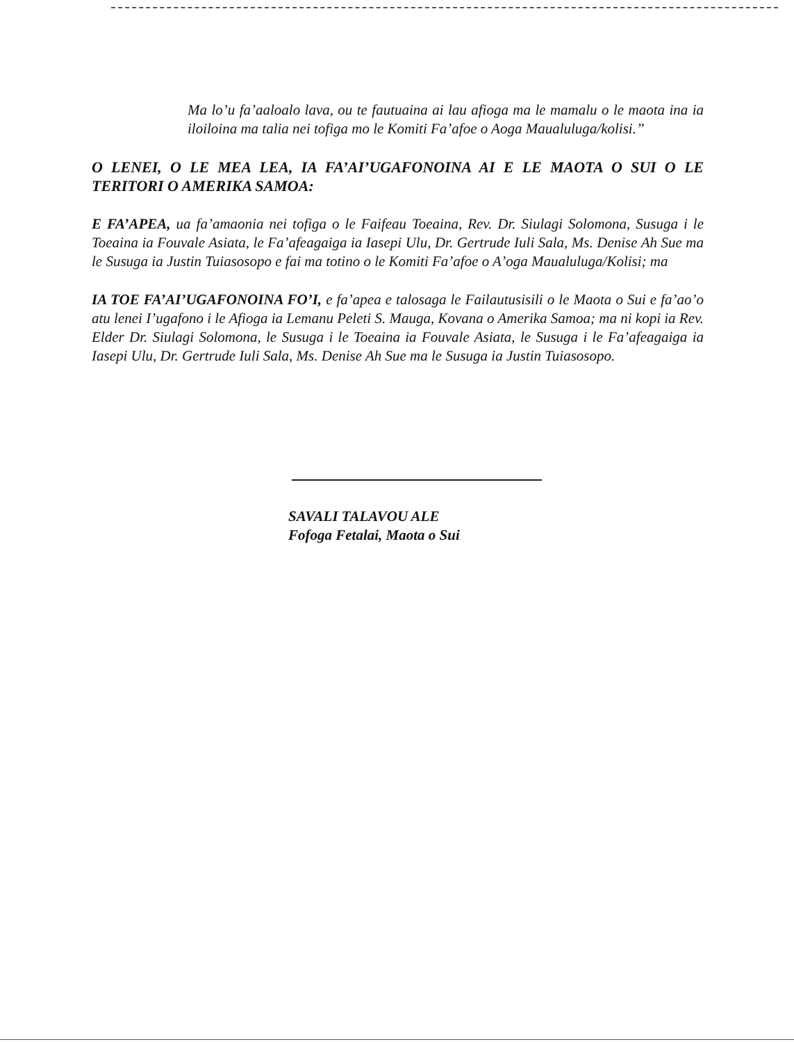Ma lo’u fa’aaloalo lava, ou te fautuaina ai lau afioga ma le mamalu o le maota ina ia iloiloina ma talia nei tofiga mo le Komiti Fa’afoe o Aoga Maualuluga/kolisi.”
O LENEI, O LE MEA LEA, IA FA’AI’UGAFONOINA AI E LE MAOTA O SUI O LE TERITORI O AMERIKA SAMOA:
E FA’APEA, ua fa’amaonia nei tofiga o le Faifeau Toeaina, Rev. Dr. Siulagi Solomona, Susuga i le Toeaina ia Fouvale Asiata, le Fa’afeagaiga ia Iasepi Ulu, Dr. Gertrude Iuli Sala, Ms. Denise Ah Sue ma le Susuga ia Justin Tuiasosopo e fai ma totino o le Komiti Fa’afoe o A’oga Maualuluga/Kolisi; ma
IA TOE FA’AI’UGAFONOINA FO’I, e fa’apea e talosaga le Failautusisili o le Maota o Sui e fa’ao’o atu lenei I’ugafono i le Afioga ia Lemanu Peleti S. Mauga, Kovana o Amerika Samoa; ma ni kopi ia Rev. Elder Dr. Siulagi Solomona, le Susuga i le Toeaina ia Fouvale Asiata, le Susuga i le Fa’afeagaiga ia Iasepi Ulu, Dr. Gertrude Iuli Sala, Ms. Denise Ah Sue ma le Susuga ia Justin Tuiasosopo.
SAVALI TALAVOU ALE
Fofoga Fetalai, Maota o Sui